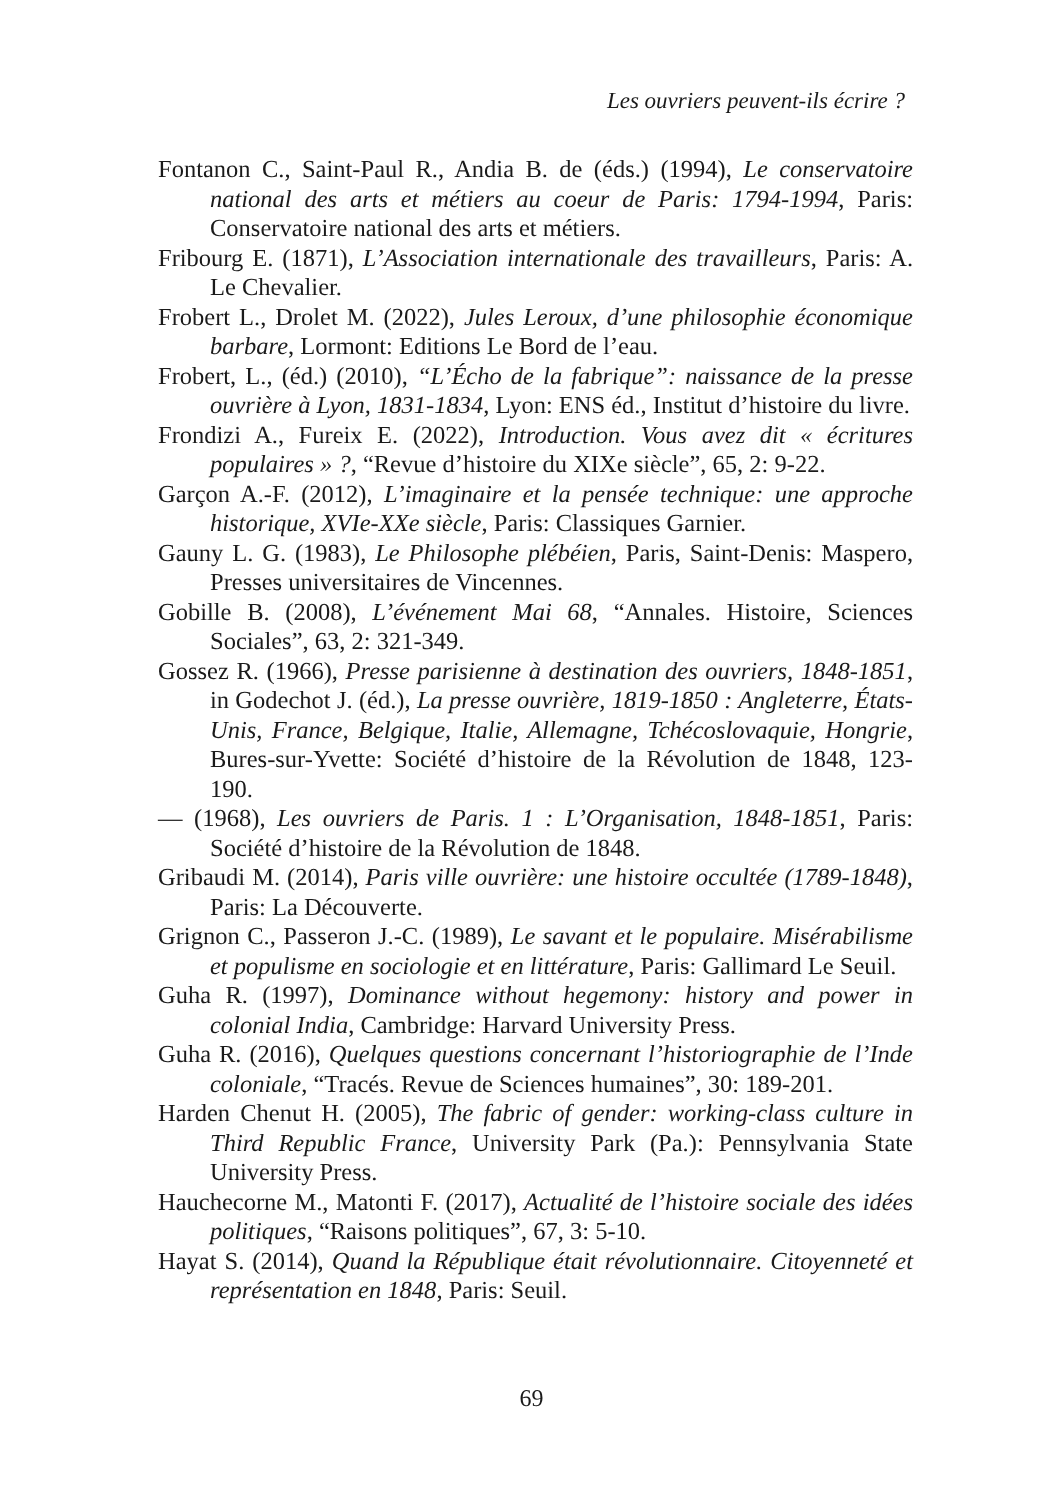Les ouvriers peuvent-ils écrire ?
Fontanon C., Saint-Paul R., Andia B. de (éds.) (1994), Le conservatoire national des arts et métiers au coeur de Paris: 1794-1994, Paris: Conservatoire national des arts et métiers.
Fribourg E. (1871), L’Association internationale des travailleurs, Paris: A. Le Chevalier.
Frobert L., Drolet M. (2022), Jules Leroux, d’une philosophie économique barbare, Lormont: Editions Le Bord de l’eau.
Frobert, L., (éd.) (2010), “L’Écho de la fabrique”: naissance de la presse ouvrière à Lyon, 1831-1834, Lyon: ENS éd., Institut d’histoire du livre.
Frondizi A., Fureix E. (2022), Introduction. Vous avez dit « écritures populaires » ?, “Revue d’histoire du XIXe siècle”, 65, 2: 9-22.
Garçon A.-F. (2012), L’imaginaire et la pensée technique: une approche historique, XVIe-XXe siècle, Paris: Classiques Garnier.
Gauny L. G. (1983), Le Philosophe plébéien, Paris, Saint-Denis: Maspero, Presses universitaires de Vincennes.
Gobille B. (2008), L’événement Mai 68, “Annales. Histoire, Sciences Sociales”, 63, 2: 321-349.
Gossez R. (1966), Presse parisienne à destination des ouvriers, 1848-1851, in Godechot J. (éd.), La presse ouvrière, 1819-1850 : Angleterre, États-Unis, France, Belgique, Italie, Allemagne, Tchécoslovaquie, Hongrie, Bures-sur-Yvette: Société d’histoire de la Révolution de 1848, 123-190.
— (1968), Les ouvriers de Paris. 1 : L’Organisation, 1848-1851, Paris: Société d’histoire de la Révolution de 1848.
Gribaudi M. (2014), Paris ville ouvrière: une histoire occultée (1789-1848), Paris: La Découverte.
Grignon C., Passeron J.-C. (1989), Le savant et le populaire. Misérabilisme et populisme en sociologie et en littérature, Paris: Gallimard Le Seuil.
Guha R. (1997), Dominance without hegemony: history and power in colonial India, Cambridge: Harvard University Press.
Guha R. (2016), Quelques questions concernant l’historiographie de l’Inde coloniale, “Tracés. Revue de Sciences humaines”, 30: 189-201.
Harden Chenut H. (2005), The fabric of gender: working-class culture in Third Republic France, University Park (Pa.): Pennsylvania State University Press.
Hauchecorne M., Matonti F. (2017), Actualité de l’histoire sociale des idées politiques, “Raisons politiques”, 67, 3: 5-10.
Hayat S. (2014), Quand la République était révolutionnaire. Citoyenneté et représentation en 1848, Paris: Seuil.
69